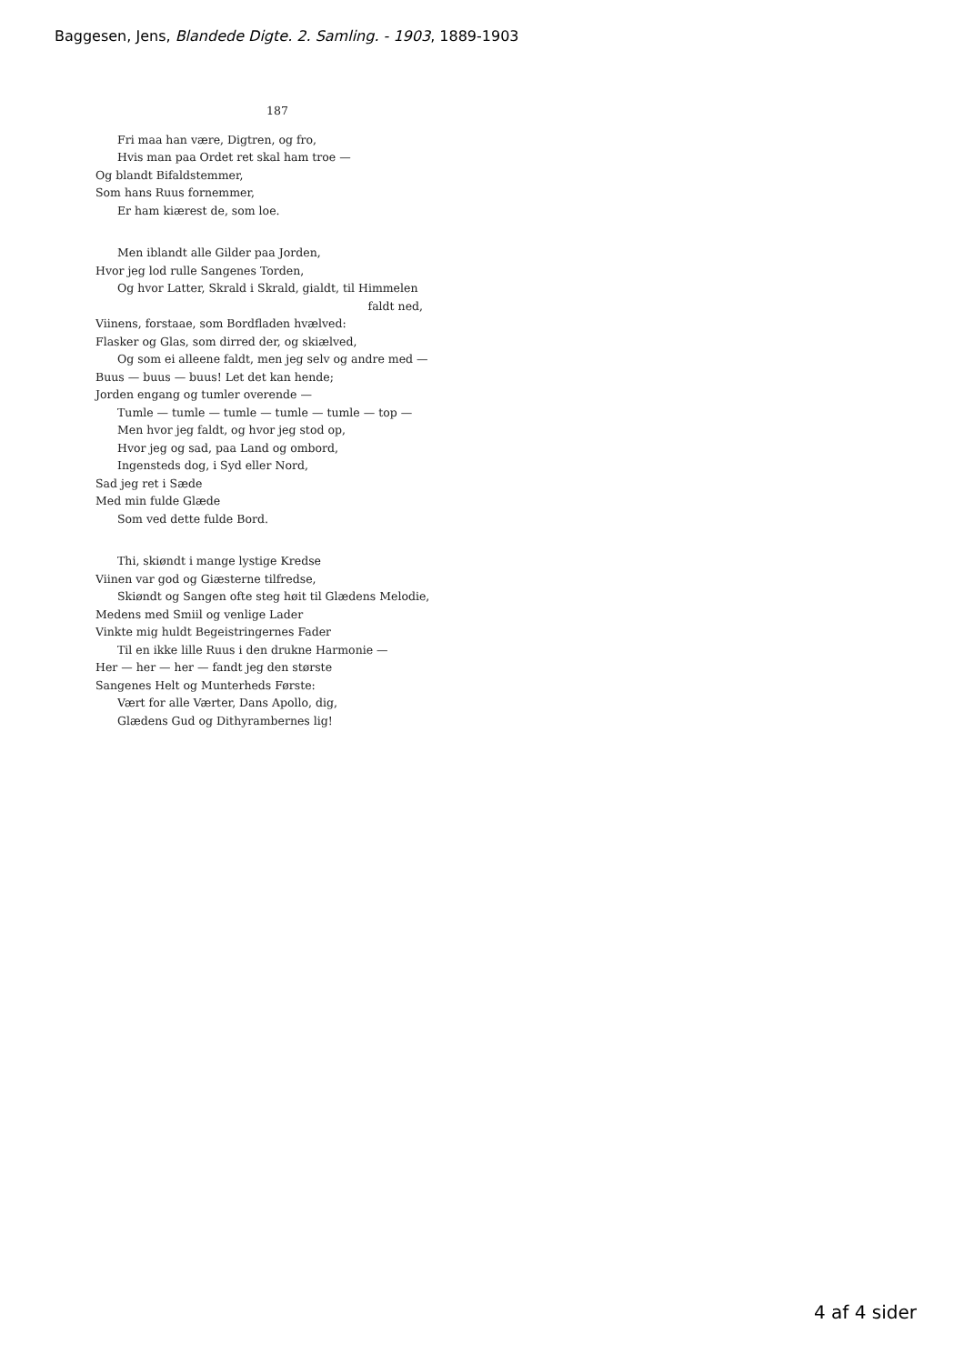Baggesen, Jens, Blandede Digte. 2. Samling. - 1903, 1889-1903
187
Fri maa han være, Digtren, og fro,
Hvis man paa Ordet ret skal ham troe —
Og blandt Bifaldstemmer,
Som hans Ruus fornemmer,
Er ham kiærest de, som loe.
Men iblandt alle Gilder paa Jorden,
Hvor jeg lod rulle Sangenes Torden,
Og hvor Latter, Skrald i Skrald, gialdt, til Himmelen
faldt ned,
Viinens, forstaae, som Bordfladen hvælved:
Flasker og Glas, som dirred der, og skiælved,
Og som ei alleene faldt, men jeg selv og andre med —
Buus — buus — buus! Let det kan hende;
Jorden engang og tumler overende —
Tumle — tumle — tumle — tumle — tumle — top —
Men hvor jeg faldt, og hvor jeg stod op,
Hvor jeg og sad, paa Land og ombord,
Ingensteds dog, i Syd eller Nord,
Sad jeg ret i Sæde
Med min fulde Glæde
Som ved dette fulde Bord.
Thi, skiøndt i mange lystige Kredse
Viinen var god og Giæsterne tilfredse,
Skiøndt og Sangen ofte steg høit til Glædens Melodie,
Medens med Smiil og venlige Lader
Vinkte mig huldt Begeistringernes Fader
Til en ikke lille Ruus i den drukne Harmonie —
Her — her — her — fandt jeg den største
Sangenes Helt og Munterheds Første:
Vært for alle Værter, Dans Apollo, dig,
Glædens Gud og Dithyrambernes lig!
4 af 4 sider